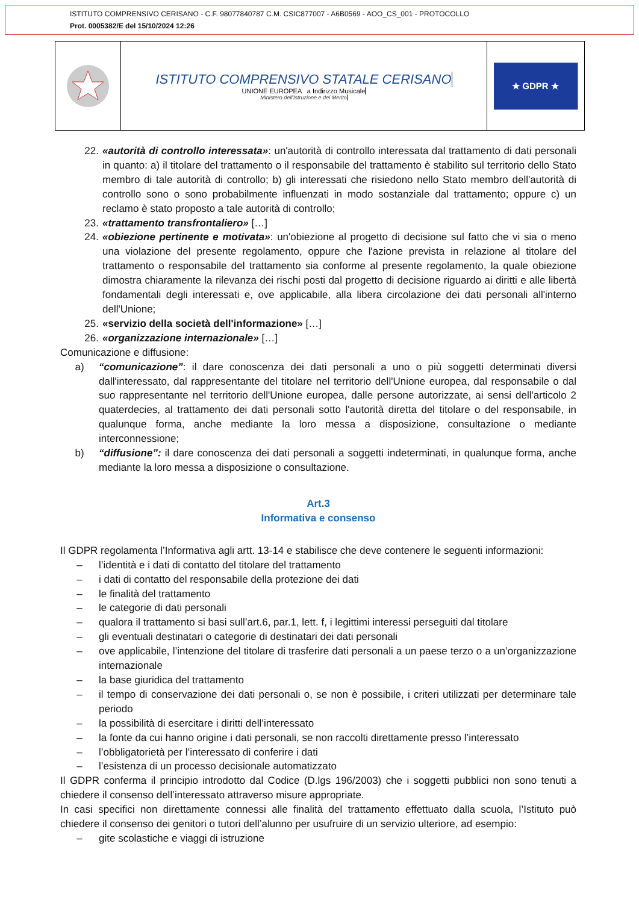ISTITUTO COMPRENSIVO CERISANO - C.F. 98077840787 C.M. CSIC877007 - A6B0569 - AOO_CS_001 - PROTOCOLLO
Prot. 0005382/E del 15/10/2024 12:26
ISTITUTO COMPRENSIVO STATALE CERISANO
UNIONE EUROPEA a Indirizzo Musicale
Ministero dell'Istruzione e del Merito
★ GDPR ★
22. «autorità di controllo interessata»: un'autorità di controllo interessata dal trattamento di dati personali in quanto: a) il titolare del trattamento o il responsabile del trattamento è stabilito sul territorio dello Stato membro di tale autorità di controllo; b) gli interessati che risiedono nello Stato membro dell'autorità di controllo sono o sono probabilmente influenzati in modo sostanziale dal trattamento; oppure c) un reclamo è stato proposto a tale autorità di controllo;
23. «trattamento transfrontaliero» […]
24. «obiezione pertinente e motivata»: un'obiezione al progetto di decisione sul fatto che vi sia o meno una violazione del presente regolamento, oppure che l'azione prevista in relazione al titolare del trattamento o responsabile del trattamento sia conforme al presente regolamento, la quale obiezione dimostra chiaramente la rilevanza dei rischi posti dal progetto di decisione riguardo ai diritti e alle libertà fondamentali degli interessati e, ove applicabile, alla libera circolazione dei dati personali all'interno dell'Unione;
25. «servizio della società dell'informazione» […]
26. «organizzazione internazionale» […]
Comunicazione e diffusione:
a) “comunicazione”: il dare conoscenza dei dati personali a uno o più soggetti determinati diversi dall'interessato, dal rappresentante del titolare nel territorio dell'Unione europea, dal responsabile o dal suo rappresentante nel territorio dell'Unione europea, dalle persone autorizzate, ai sensi dell'articolo 2 quaterdecies, al trattamento dei dati personali sotto l'autorità diretta del titolare o del responsabile, in qualunque forma, anche mediante la loro messa a disposizione, consultazione o mediante interconnessione;
b) “diffusione”: il dare conoscenza dei dati personali a soggetti indeterminati, in qualunque forma, anche mediante la loro messa a disposizione o consultazione.
Art.3
Informativa e consenso
Il GDPR regolamenta l’Informativa agli artt. 13-14 e stabilisce che deve contenere le seguenti informazioni:
– l’identità e i dati di contatto del titolare del trattamento
– i dati di contatto del responsabile della protezione dei dati
– le finalità del trattamento
– le categorie di dati personali
– qualora il trattamento si basi sull’art.6, par.1, lett. f, i legittimi interessi perseguiti dal titolare
– gli eventuali destinatari o categorie di destinatari dei dati personali
– ove applicabile, l’intenzione del titolare di trasferire dati personali a un paese terzo o a un’organizzazione internazionale
– la base giuridica del trattamento
– il tempo di conservazione dei dati personali o, se non è possibile, i criteri utilizzati per determinare tale periodo
– la possibilità di esercitare i diritti dell’interessato
– la fonte da cui hanno origine i dati personali, se non raccolti direttamente presso l’interessato
– l’obbligatorietà per l’interessato di conferire i dati
– l’esistenza di un processo decisionale automatizzato
Il GDPR conferma il principio introdotto dal Codice (D.lgs 196/2003) che i soggetti pubblici non sono tenuti a chiedere il consenso dell’interessato attraverso misure appropriate.
In casi specifici non direttamente connessi alle finalità del trattamento effettuato dalla scuola, l’Istituto può chiedere il consenso dei genitori o tutori dell’alunno per usufruire di un servizio ulteriore, ad esempio:
– gite scolastiche e viaggi di istruzione